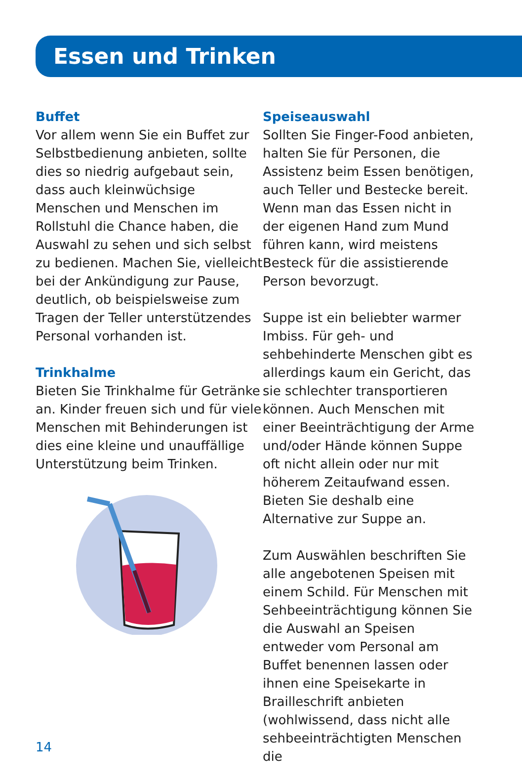Essen und Trinken
Buffet
Vor allem wenn Sie ein Buffet zur Selbstbedienung anbieten, sollte dies so niedrig aufgebaut sein, dass auch kleinwüchsige Menschen und Menschen im Rollstuhl die Chance haben, die Auswahl zu sehen und sich selbst zu bedienen. Machen Sie, vielleicht bei der Ankündigung zur Pause, deutlich, ob beispielsweise zum Tragen der Teller unterstützendes Personal vorhanden ist.
Trinkhalme
Bieten Sie Trinkhalme für Getränke an. Kinder freuen sich und für viele Menschen mit Behinderungen ist dies eine kleine und unauffällige Unterstützung beim Trinken.
Speiseauswahl
Sollten Sie Finger-Food anbieten, halten Sie für Personen, die Assistenz beim Essen benötigen, auch Teller und Bestecke bereit. Wenn man das Essen nicht in der eigenen Hand zum Mund führen kann, wird meistens Besteck für die assistierende Person bevorzugt.
Suppe ist ein beliebter warmer Imbiss. Für geh- und sehbehinderte Menschen gibt es allerdings kaum ein Gericht, das sie schlechter transportieren können. Auch Menschen mit einer Beeinträchtigung der Arme und/oder Hände können Suppe oft nicht allein oder nur mit höherem Zeitaufwand essen. Bieten Sie deshalb eine Alternative zur Suppe an.
Zum Auswählen beschriften Sie alle angebotenen Speisen mit einem Schild. Für Menschen mit Sehbeeinträchtigung können Sie die Auswahl an Speisen entweder vom Personal am Buffet benennen lassen oder ihnen eine Speisekarte in Brailleschrift anbieten (wohlwissend, dass nicht alle sehbeeinträchtigten Menschen die
14